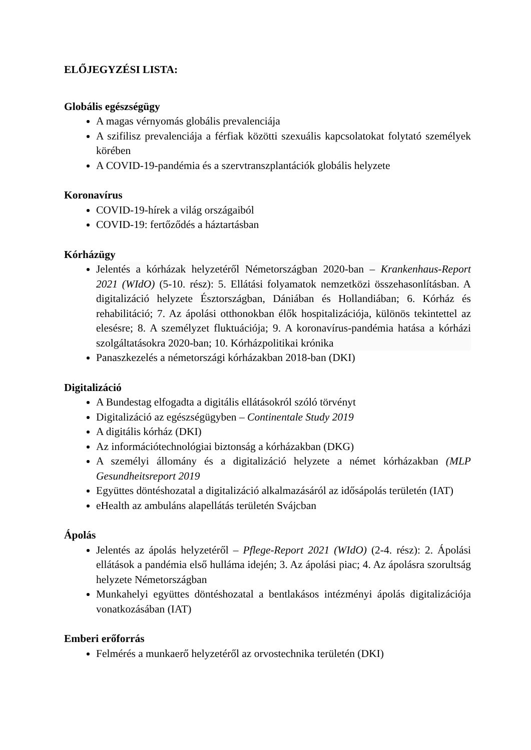ELŐJEGYZÉSI LISTA:
Globális egészségügy
A magas vérnyomás globális prevalenciája
A szifilisz prevalenciája a férfiak közötti szexuális kapcsolatokat folytató személyek körében
A COVID-19-pandémia és a szervtranszplantációk globális helyzete
Koronavírus
COVID-19-hírek a világ országaiból
COVID-19: fertőződés a háztartásban
Kórházügy
Jelentés a kórházak helyzetéről Németországban 2020-ban – Krankenhaus-Report 2021 (WIdO) (5-10. rész): 5. Ellátási folyamatok nemzetközi összehasonlításban. A digitalizáció helyzete Észtországban, Dániában és Hollandiában; 6. Kórház és rehabilitáció; 7. Az ápolási otthonokban élők hospitalizációja, különös tekintettel az elesésre; 8. A személyzet fluktuációja; 9. A koronavírus-pandémia hatása a kórházi szolgáltatásokra 2020-ban; 10. Kórházpolitikai krónika
Panaszkezelés a németországi kórházakban 2018-ban (DKI)
Digitalizáció
A Bundestag elfogadta a digitális ellátásokról szóló törvényt
Digitalizáció az egészségügyben – Continentale Study 2019
A digitális kórház (DKI)
Az információtechnológiai biztonság a kórházakban (DKG)
A személyi állomány és a digitalizáció helyzete a német kórházakban (MLP Gesundheitsreport 2019
Együttes döntéshozatal a digitalizáció alkalmazásáról az idősápolás területén (IAT)
eHealth az ambuláns alapellátás területén Svájcban
Ápolás
Jelentés az ápolás helyzetéről – Pflege-Report 2021 (WIdO) (2-4. rész): 2. Ápolási ellátások a pandémia első hulláma idején; 3. Az ápolási piac; 4. Az ápolásra szorultság helyzete Németországban
Munkahelyi együttes döntéshozatal a bentlakásos intézményi ápolás digitalizációja vonatkozásában (IAT)
Emberi erőforrás
Felmérés a munkaerő helyzetéről az orvostechnika területén (DKI)